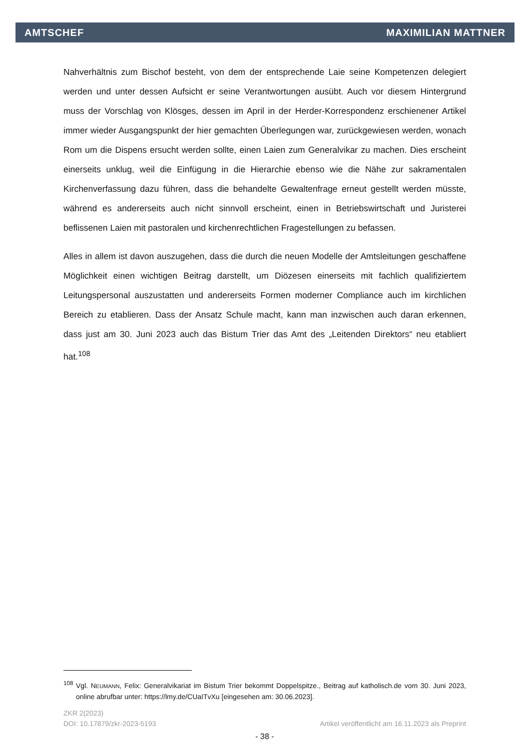AMTSCHEF MAXIMILIAN MATTNER
Nahverhältnis zum Bischof besteht, von dem der entsprechende Laie seine Kompetenzen delegiert werden und unter dessen Aufsicht er seine Verantwortungen ausübt. Auch vor diesem Hintergrund muss der Vorschlag von Klösges, dessen im April in der Herder-Korrespondenz erschienener Artikel immer wieder Ausgangspunkt der hier gemachten Überlegungen war, zurückgewiesen werden, wonach Rom um die Dispens ersucht werden sollte, einen Laien zum Generalvikar zu machen. Dies erscheint einerseits unklug, weil die Einfügung in die Hierarchie ebenso wie die Nähe zur sakramentalen Kirchenverfassung dazu führen, dass die behandelte Gewaltenfrage erneut gestellt werden müsste, während es andererseits auch nicht sinnvoll erscheint, einen in Betriebswirtschaft und Juristerei beflissenen Laien mit pastoralen und kirchenrechtlichen Fragestellungen zu befassen.
Alles in allem ist davon auszugehen, dass die durch die neuen Modelle der Amtsleitungen geschaffene Möglichkeit einen wichtigen Beitrag darstellt, um Diözesen einerseits mit fachlich qualifiziertem Leitungspersonal auszustatten und andererseits Formen moderner Compliance auch im kirchlichen Bereich zu etablieren. Dass der Ansatz Schule macht, kann man inzwischen auch daran erkennen, dass just am 30. Juni 2023 auch das Bistum Trier das Amt des „Leitenden Direktors“ neu etabliert hat.<sup>108</sup>
<sup>108</sup> Vgl. NEUMANN, Felix: Generalvikariat im Bistum Trier bekommt Doppelspitze., Beitrag auf katholisch.de vom 30. Juni 2023, online abrufbar unter: https://lmy.de/CUaITvXu [eingesehen am: 30.06.2023].
ZKR 2(2023)
DOI: 10.17879/zkr-2023-5193 Artikel veröffentlicht am 16.11.2023 als Preprint
- 38 -